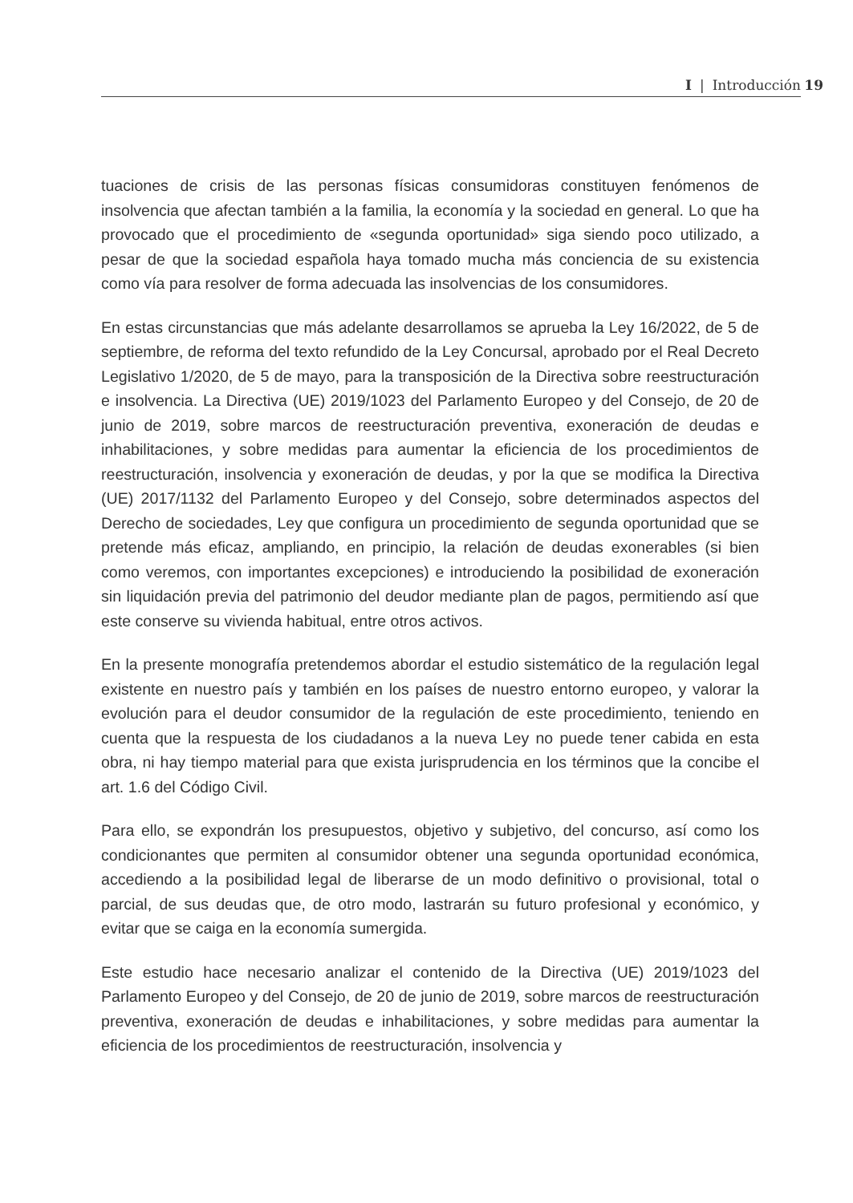I | Introducción 19
tuaciones de crisis de las personas físicas consumidoras constituyen fenómenos de insolvencia que afectan también a la familia, la economía y la sociedad en general. Lo que ha provocado que el procedimiento de «segunda oportunidad» siga siendo poco utilizado, a pesar de que la sociedad española haya tomado mucha más conciencia de su existencia como vía para resolver de forma adecuada las insolvencias de los consumidores.
En estas circunstancias que más adelante desarrollamos se aprueba la Ley 16/2022, de 5 de septiembre, de reforma del texto refundido de la Ley Concursal, aprobado por el Real Decreto Legislativo 1/2020, de 5 de mayo, para la transposición de la Directiva sobre reestructuración e insolvencia. La Directiva (UE) 2019/1023 del Parlamento Europeo y del Consejo, de 20 de junio de 2019, sobre marcos de reestructuración preventiva, exoneración de deudas e inhabilitaciones, y sobre medidas para aumentar la eficiencia de los procedimientos de reestructuración, insolvencia y exoneración de deudas, y por la que se modifica la Directiva (UE) 2017/1132 del Parlamento Europeo y del Consejo, sobre determinados aspectos del Derecho de sociedades, Ley que configura un procedimiento de segunda oportunidad que se pretende más eficaz, ampliando, en principio, la relación de deudas exonerables (si bien como veremos, con importantes excepciones) e introduciendo la posibilidad de exoneración sin liquidación previa del patrimonio del deudor mediante plan de pagos, permitiendo así que este conserve su vivienda habitual, entre otros activos.
En la presente monografía pretendemos abordar el estudio sistemático de la regulación legal existente en nuestro país y también en los países de nuestro entorno europeo, y valorar la evolución para el deudor consumidor de la regulación de este procedimiento, teniendo en cuenta que la respuesta de los ciudadanos a la nueva Ley no puede tener cabida en esta obra, ni hay tiempo material para que exista jurisprudencia en los términos que la concibe el art. 1.6 del Código Civil.
Para ello, se expondrán los presupuestos, objetivo y subjetivo, del concurso, así como los condicionantes que permiten al consumidor obtener una segunda oportunidad económica, accediendo a la posibilidad legal de liberarse de un modo definitivo o provisional, total o parcial, de sus deudas que, de otro modo, lastrarán su futuro profesional y económico, y evitar que se caiga en la economía sumergida.
Este estudio hace necesario analizar el contenido de la Directiva (UE) 2019/1023 del Parlamento Europeo y del Consejo, de 20 de junio de 2019, sobre marcos de reestructuración preventiva, exoneración de deudas e inhabilitaciones, y sobre medidas para aumentar la eficiencia de los procedimientos de reestructuración, insolvencia y